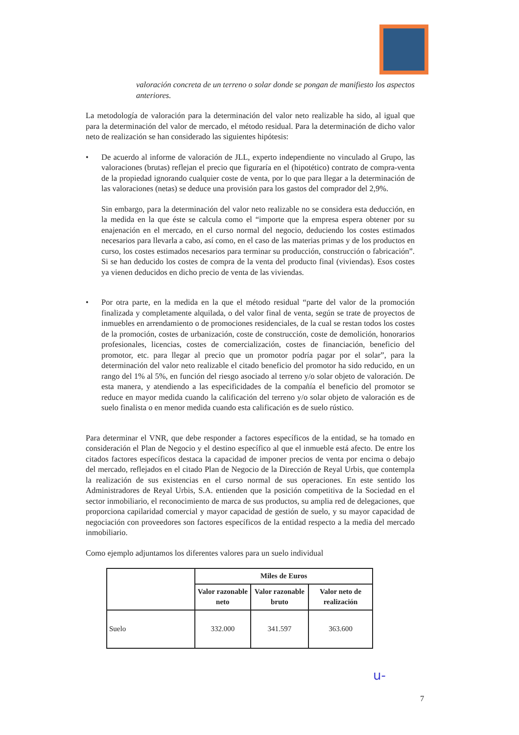valoración concreta de un terreno o solar donde se pongan de manifiesto los aspectos anteriores.
La metodología de valoración para la determinación del valor neto realizable ha sido, al igual que para la determinación del valor de mercado, el método residual. Para la determinación de dicho valor neto de realización se han considerado las siguientes hipótesis:
• De acuerdo al informe de valoración de JLL, experto independiente no vinculado al Grupo, las valoraciones (brutas) reflejan el precio que figuraría en el (hipotético) contrato de compra-venta de la propiedad ignorando cualquier coste de venta, por lo que para llegar a la determinación de las valoraciones (netas) se deduce una provisión para los gastos del comprador del 2,9%.
Sin embargo, para la determinación del valor neto realizable no se considera esta deducción, en la medida en la que éste se calcula como el “importe que la empresa espera obtener por su enajenación en el mercado, en el curso normal del negocio, deduciendo los costes estimados necesarios para llevarla a cabo, así como, en el caso de las materias primas y de los productos en curso, los costes estimados necesarios para terminar su producción, construcción o fabricación”. Si se han deducido los costes de compra de la venta del producto final (viviendas). Esos costes ya vienen deducidos en dicho precio de venta de las viviendas.
• Por otra parte, en la medida en la que el método residual “parte del valor de la promoción finalizada y completamente alquilada, o del valor final de venta, según se trate de proyectos de inmuebles en arrendamiento o de promociones residenciales, de la cual se restan todos los costes de la promoción, costes de urbanización, coste de construcción, coste de demolición, honorarios profesionales, licencias, costes de comercialización, costes de financiación, beneficio del promotor, etc. para llegar al precio que un promotor podría pagar por el solar”, para la determinación del valor neto realizable el citado beneficio del promotor ha sido reducido, en un rango del 1% al 5%, en función del riesgo asociado al terreno y/o solar objeto de valoración. De esta manera, y atendiendo a las especificidades de la compañía el beneficio del promotor se reduce en mayor medida cuando la calificación del terreno y/o solar objeto de valoración es de suelo finalista o en menor medida cuando esta calificación es de suelo rústico.
Para determinar el VNR, que debe responder a factores específicos de la entidad, se ha tomado en consideración el Plan de Negocio y el destino específico al que el inmueble está afecto. De entre los citados factores específicos destaca la capacidad de imponer precios de venta por encima o debajo del mercado, reflejados en el citado Plan de Negocio de la Dirección de Reyal Urbis, que contempla la realización de sus existencias en el curso normal de sus operaciones. En este sentido los Administradores de Reyal Urbis, S.A. entienden que la posición competitiva de la Sociedad en el sector inmobiliario, el reconocimiento de marca de sus productos, su amplia red de delegaciones, que proporciona capilaridad comercial y mayor capacidad de gestión de suelo, y su mayor capacidad de negociación con proveedores son factores específicos de la entidad respecto a la media del mercado inmobiliario.
Como ejemplo adjuntamos los diferentes valores para un suelo individual
| | Miles de Euros | | |
| --- | --- | --- | --- |
| | Valor razonable neto | Valor razonable bruto | Valor neto de realización |
| Suelo | 332.000 | 341.597 | 363.600 |
u-
7